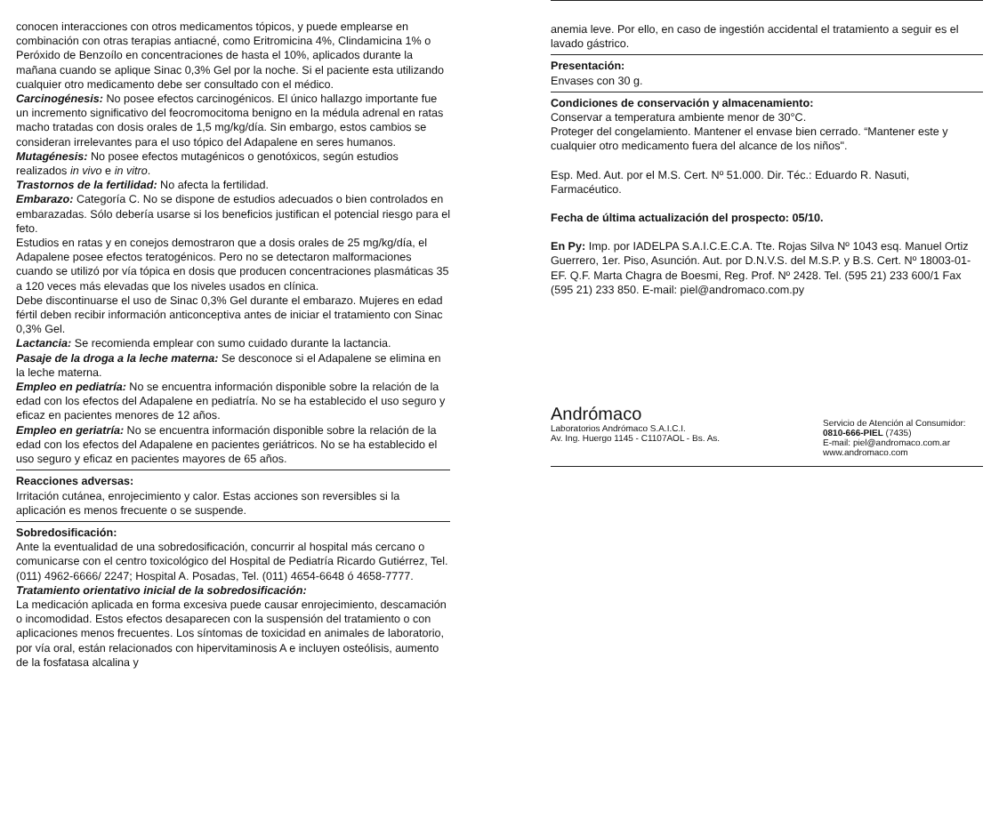conocen interacciones con otros medicamentos tópicos, y puede emplearse en combinación con otras terapias antiacné, como Eritromicina 4%, Clindamicina 1% o Peróxido de Benzoílo en concentraciones de hasta el 10%, aplicados durante la mañana cuando se aplique Sinac 0,3% Gel por la noche. Si el paciente esta utilizando cualquier otro medicamento debe ser consultado con el médico.
Carcinogénesis: No posee efectos carcinogénicos. El único hallazgo importante fue un incremento significativo del feocromocitoma benigno en la médula adrenal en ratas macho tratadas con dosis orales de 1,5 mg/kg/día. Sin embargo, estos cambios se consideran irrelevantes para el uso tópico del Adapalene en seres humanos.
Mutagénesis: No posee efectos mutagénicos o genotóxicos, según estudios realizados in vivo e in vitro.
Trastornos de la fertilidad: No afecta la fertilidad.
Embarazo: Categoría C. No se dispone de estudios adecuados o bien controlados en embarazadas. Sólo debería usarse si los beneficios justifican el potencial riesgo para el feto.
Estudios en ratas y en conejos demostraron que a dosis orales de 25 mg/kg/día, el Adapalene posee efectos teratogénicos. Pero no se detectaron malformaciones cuando se utilizó por vía tópica en dosis que producen concentraciones plasmáticas 35 a 120 veces más elevadas que los niveles usados en clínica.
Debe discontinuarse el uso de Sinac 0,3% Gel durante el embarazo. Mujeres en edad fértil deben recibir información anticonceptiva antes de iniciar el tratamiento con Sinac 0,3% Gel.
Lactancia: Se recomienda emplear con sumo cuidado durante la lactancia.
Pasaje de la droga a la leche materna: Se desconoce si el Adapalene se elimina en la leche materna.
Empleo en pediatría: No se encuentra información disponible sobre la relación de la edad con los efectos del Adapalene en pediatría. No se ha establecido el uso seguro y eficaz en pacientes menores de 12 años.
Empleo en geriatría: No se encuentra información disponible sobre la relación de la edad con los efectos del Adapalene en pacientes geriátricos. No se ha establecido el uso seguro y eficaz en pacientes mayores de 65 años.
Reacciones adversas:
Irritación cutánea, enrojecimiento y calor. Estas acciones son reversibles si la aplicación es menos frecuente o se suspende.
Sobredosificación:
Ante la eventualidad de una sobredosificación, concurrir al hospital más cercano o comunicarse con el centro toxicológico del Hospital de Pediatría Ricardo Gutiérrez, Tel. (011) 4962-6666/ 2247; Hospital A. Posadas, Tel. (011) 4654-6648 ó 4658-7777.
Tratamiento orientativo inicial de la sobredosificación:
La medicación aplicada en forma excesiva puede causar enrojecimiento, descamación o incomodidad. Estos efectos desaparecen con la suspensión del tratamiento o con aplicaciones menos frecuentes. Los síntomas de toxicidad en animales de laboratorio, por vía oral, están relacionados con hipervitaminosis A e incluyen osteólisis, aumento de la fosfatasa alcalina y
anemia leve. Por ello, en caso de ingestión accidental el tratamiento a seguir es el lavado gástrico.
Presentación:
Envases con 30 g.
Condiciones de conservación y almacenamiento:
Conservar a temperatura ambiente menor de 30°C.
Proteger del congelamiento. Mantener el envase bien cerrado. “Mantener este y cualquier otro medicamento fuera del alcance de los niños".
Esp. Med. Aut. por el M.S. Cert. Nº 51.000. Dir. Téc.: Eduardo R. Nasuti, Farmacéutico.
Fecha de última actualización del prospecto: 05/10.
En Py: Imp. por IADELPA S.A.I.C.E.C.A. Tte. Rojas Silva Nº 1043 esq. Manuel Ortiz Guerrero, 1er. Piso, Asunción. Aut. por D.N.V.S. del M.S.P. y B.S. Cert. Nº 18003-01-EF. Q.F. Marta Chagra de Boesmi, Reg. Prof. Nº 2428. Tel. (595 21) 233 600/1 Fax (595 21) 233 850. E-mail: piel@andromaco.com.py
Andrómaco
Laboratorios Andrómaco S.A.I.C.I.
Av. Ing. Huergo 1145 - C1107AOL - Bs. As.
Servicio de Atención al Consumidor:
0810-666-PIEL (7435)
E-mail: piel@andromaco.com.ar
www.andromaco.com